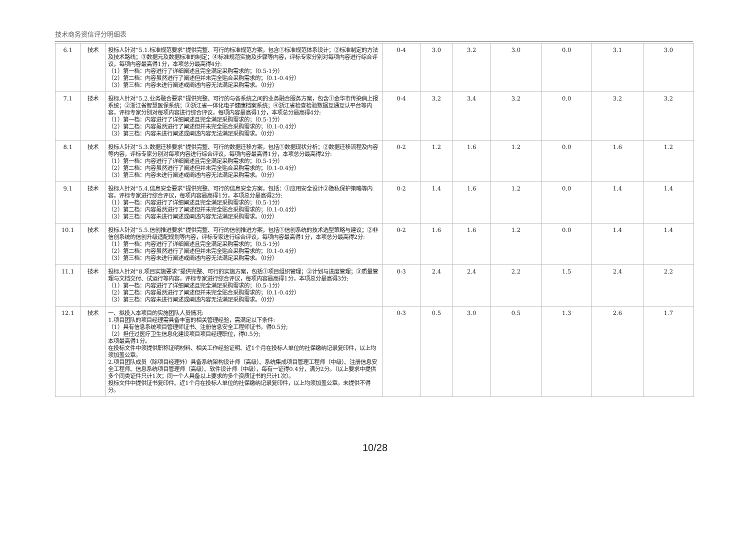技术商务资信评分明细表
| 6.1 | 技术 | 投标人针对“5.1.标准规范要求”提供完整、可行的标准规范方案，包含①标准规范体系设计；②标准制定的方法及技术路线；③数据元及数据标准的制定；④标准规范实施及步骤等内容，评标专家分别对每项内容进行综合评议，每项内容最高得1分，本项总分最高得4分: （1）第一档：内容进行了详细阐述且完全满足采购需求的；（0.5-1分） （2）第二档：内容虽然进行了阐述但并未完全贴合采购需求的；（0.1-0.4分） （3）第三档：内容未进行阐述或阐述内容无法满足采购需求。（0分） | 0-4 | 3.0 | 3.2 | 3.0 | 0.0 | 3.1 | 3.0 |
| 7.1 | 技术 | 投标人针对“5.2.业务融合要求”提供完整、可行的与各系统之间的业务融合服务方案，包含①金华市传染病上报系统；②浙江省智慧医保系统；③浙江省一体化电子健康档案系统；④浙江省检查检验数据互通互认平台等内容，评标专家分别对每项内容进行综合评议，每项内容最高得1分，本项总分最高得4分: （1）第一档：内容进行了详细阐述且完全满足采购需求的；（0.5-1分） （2）第二档：内容虽然进行了阐述但并未完全贴合采购需求的；（0.1-0.4分） （3）第三档：内容未进行阐述或阐述内容无法满足采购需求。（0分） | 0-4 | 3.2 | 3.4 | 3.2 | 0.0 | 3.2 | 3.2 |
| 8.1 | 技术 | 投标人针对“5.3.数据迁移要求”提供完整、可行的数据迁移方案，包括①数据现状分析；②数据迁移流程及内容等内容，评标专家分别对每项内容进行综合评议，每项内容最高得1分，本项总分最高得2分: （1）第一档：内容进行了详细阐述且完全满足采购需求的；（0.5-1分） （2）第二档：内容虽然进行了阐述但并未完全贴合采购需求的；（0.1-0.4分） （3）第三档：内容未进行阐述或阐述内容无法满足采购需求。（0分） | 0-2 | 1.2 | 1.6 | 1.2 | 0.0 | 1.6 | 1.2 |
| 9.1 | 技术 | 投标人针对“5.4.信息安全要求”提供完整、可行的信息安全方案，包括：①应用安全设计②隐私保护策略等内容，评标专家进行综合评议，每项内容最高得1分，本项总分最高得2分: （1）第一档：内容进行了详细阐述且完全满足采购需求的；（0.5-1分） （2）第二档：内容虽然进行了阐述但并未完全贴合采购需求的；（0.1-0.4分） （3）第三档：内容未进行阐述或阐述内容无法满足采购需求。（0分） | 0-2 | 1.4 | 1.6 | 1.2 | 0.0 | 1.4 | 1.4 |
| 10.1 | 技术 | 投标人针对“5.5.信创推进要求”提供完整、可行的信创推进方案，包括①信创系统的技术选型策略与建议；②非信创系统的信创升级适配规划等内容，评标专家进行综合评议，每项内容最高得1分，本项总分最高得2分: （1）第一档：内容进行了详细阐述且完全满足采购需求的；（0.5-1分） （2）第二档：内容虽然进行了阐述但并未完全贴合采购需求的；（0.1-0.4分） （3）第三档：内容未进行阐述或阐述内容无法满足采购需求。（0分） | 0-2 | 1.6 | 1.6 | 1.2 | 0.0 | 1.4 | 1.4 |
| 11.1 | 技术 | 投标人针对“8.项目实施要求”提供完整、可行的实施方案，包括①项目组织管理；②计划与进度管理；③质量管理与文档交付、试运行等内容，评标专家进行综合评议，每项内容最高得1分，本项总分最高得3分: （1）第一档：内容进行了详细阐述且完全满足采购需求的；（0.5-1分） （2）第二档：内容虽然进行了阐述但并未完全贴合采购需求的；（0.1-0.4分） （3）第三档：内容未进行阐述或阐述内容无法满足采购需求。（0分） | 0-3 | 2.4 | 2.4 | 2.2 | 1.5 | 2.4 | 2.2 |
| 12.1 | 技术 | 一、拟投入本项目的实施团队人员情况: 1.项目团队的项目经理需具备丰富的相关管理经验，需满足以下条件: （1）具有信息系统项目管理师证书、注册信息安全工程师证书，得0.5分; （2）担任过医疗卫生信息化建设项目项目经理职位，得0.5分; 本项最高得1分。 在投标文件中须提供职称证明材料、相关工作经验证明、近1个月在投标人单位的社保缴纳记录复印件，以上均须加盖公章。 2.项目团队成员（除项目经理外）具备系统架构设计师（高级）、系统集成项目管理工程师（中级）、注册信息安全工程师、信息系统项目管理师（高级）、软件设计师（中级），每有一证得0.4分，满分2分。（以上要求中提供多个同类证件只计1次；同一个人具备以上要求的多个资质证书的只计1次）。 投标文件中提供证书复印件、近1个月在投标人单位的社保缴纳记录复印件，以上均须加盖公章。未提供不得分。 | 0-3 | 0.5 | 3.0 | 0.5 | 1.3 | 2.6 | 1.7 |
10/28